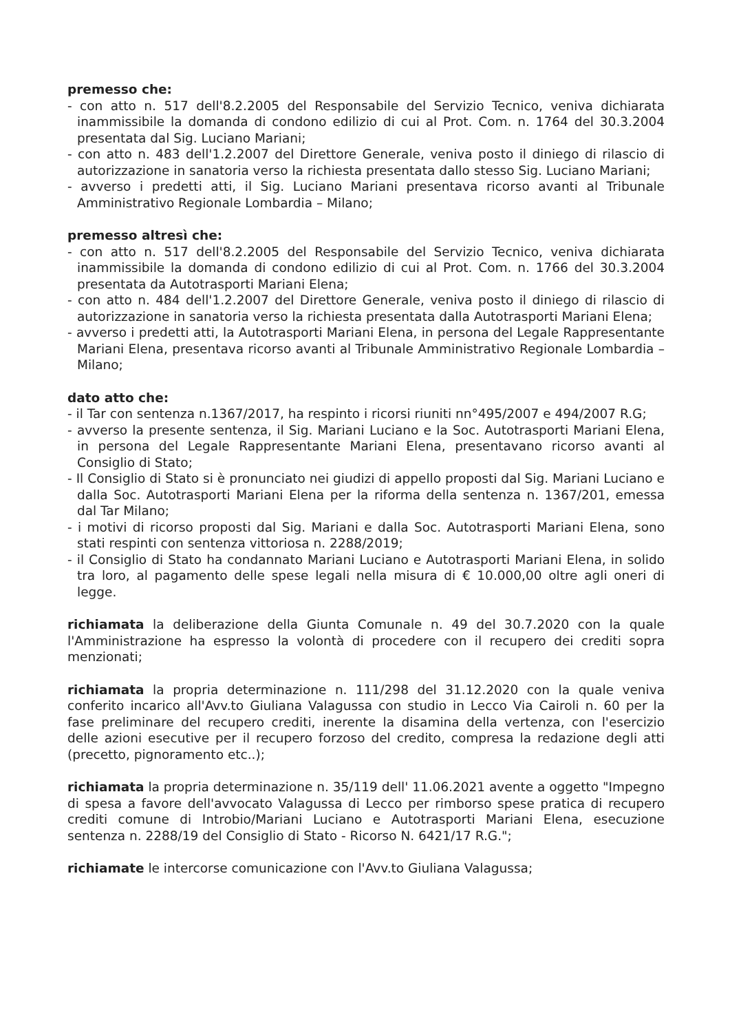premesso che:
- con atto n. 517 dell'8.2.2005 del Responsabile del Servizio Tecnico, veniva dichiarata inammissibile la domanda di condono edilizio di cui al Prot. Com. n. 1764 del 30.3.2004 presentata dal Sig. Luciano Mariani;
- con atto n. 483 dell'1.2.2007 del Direttore Generale, veniva posto il diniego di rilascio di autorizzazione in sanatoria verso la richiesta presentata dallo stesso Sig. Luciano Mariani;
- avverso i predetti atti, il Sig. Luciano Mariani presentava ricorso avanti al Tribunale Amministrativo Regionale Lombardia – Milano;
premesso altresì che:
- con atto n. 517 dell'8.2.2005 del Responsabile del Servizio Tecnico, veniva dichiarata inammissibile la domanda di condono edilizio di cui al Prot. Com. n. 1766 del 30.3.2004 presentata da Autotrasporti Mariani Elena;
- con atto n. 484 dell'1.2.2007 del Direttore Generale, veniva posto il diniego di rilascio di autorizzazione in sanatoria verso la richiesta presentata dalla Autotrasporti Mariani Elena;
- avverso i predetti atti, la Autotrasporti Mariani Elena, in persona del Legale Rappresentante Mariani Elena, presentava ricorso avanti al Tribunale Amministrativo Regionale Lombardia – Milano;
dato atto che:
- il Tar con sentenza n.1367/2017, ha respinto i ricorsi riuniti nn°495/2007 e 494/2007 R.G;
- avverso la presente sentenza, il Sig. Mariani Luciano e la Soc. Autotrasporti Mariani Elena, in persona del Legale Rappresentante Mariani Elena, presentavano ricorso avanti al Consiglio di Stato;
- Il Consiglio di Stato si è pronunciato nei giudizi di appello proposti dal Sig. Mariani Luciano e dalla Soc. Autotrasporti Mariani Elena per la riforma della sentenza n. 1367/201, emessa dal Tar Milano;
- i motivi di ricorso proposti dal Sig. Mariani e dalla Soc. Autotrasporti Mariani Elena, sono stati respinti con sentenza vittoriosa n. 2288/2019;
- il Consiglio di Stato ha condannato Mariani Luciano e Autotrasporti Mariani Elena, in solido tra loro, al pagamento delle spese legali nella misura di € 10.000,00 oltre agli oneri di legge.
richiamata la deliberazione della Giunta Comunale n. 49 del 30.7.2020 con la quale l'Amministrazione ha espresso la volontà di procedere con il recupero dei crediti sopra menzionati;
richiamata la propria determinazione n. 111/298 del 31.12.2020 con la quale veniva conferito incarico all'Avv.to Giuliana Valagussa con studio in Lecco Via Cairoli n. 60 per la fase preliminare del recupero crediti, inerente la disamina della vertenza, con l'esercizio delle azioni esecutive per il recupero forzoso del credito, compresa la redazione degli atti (precetto, pignoramento etc..);
richiamata la propria determinazione n. 35/119 dell' 11.06.2021 avente a oggetto "Impegno di spesa a favore dell'avvocato Valagussa di Lecco per rimborso spese pratica di recupero crediti comune di Introbio/Mariani Luciano e Autotrasporti Mariani Elena, esecuzione sentenza n. 2288/19 del Consiglio di Stato - Ricorso N. 6421/17 R.G.";
richiamate le intercorse comunicazione con l'Avv.to Giuliana Valagussa;